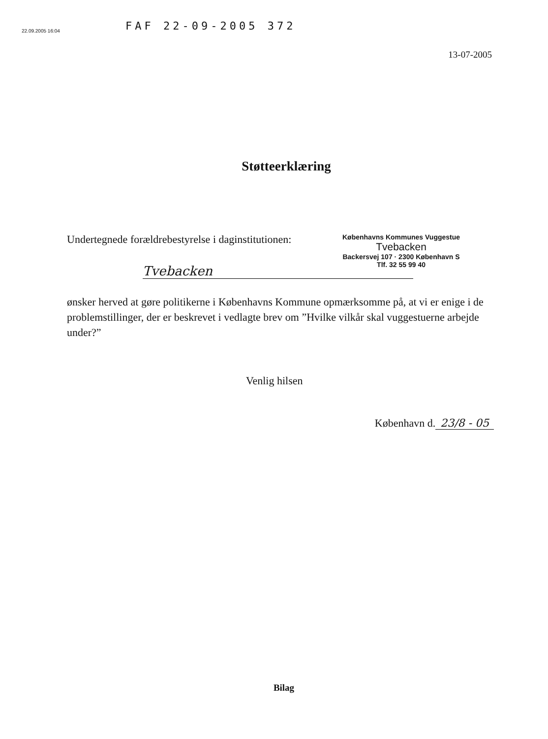FAF 22-09-2005 372
22.09.2005 16:04
13-07-2005
Støtteerklæring
Undertegnede forældrebestyrelse i daginstitutionen:
Københavns Kommunes Vuggestue
Tvebacken
Backersvej 107 · 2300 København S
Tlf. 32 55 99 40
Tvebacken
ønsker herved at gøre politikerne i Københavns Kommune opmærksomme på, at vi er enige i de problemstillinger, der er beskrevet i vedlagte brev om ”Hvilke vilkår skal vuggestuerne arbejde under?”
Venlig hilsen
København d. 23/8 - 05
Bilag